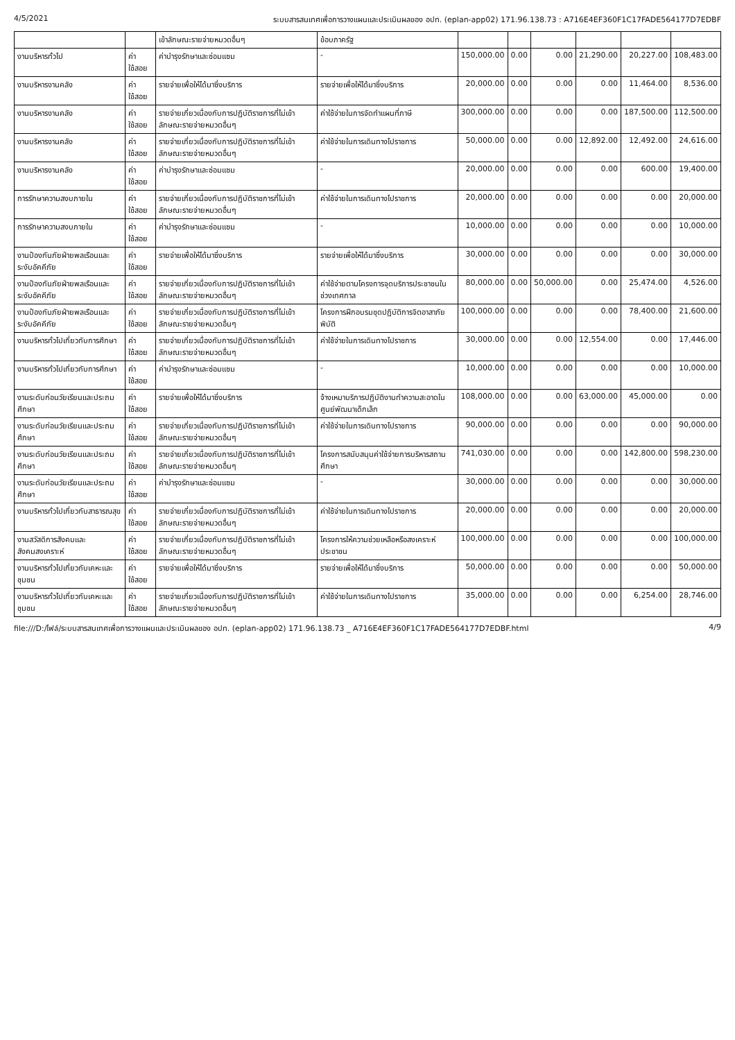4/5/2021 ระบบสารสนเทศเพื่อการวางแผนและประเมินผลของ อปท. (eplan-app02) 171.96.138.73 : A716E4EF360F1C17FADE564177D7EDBF
| | | เข้าลักษณะรายจ่ายหมวดอื่นๆ | ข้อบภาครัฐ | | | | | | |
| งานบริหารทั่วไป | ค่าใช้สอย | ค่าบำรุงรักษาและซ่อมแซม | - | 150,000.00 | 0.00 | 0.00 | 21,290.00 | 20,227.00 | 108,483.00 |
| งานบริหารงานคลัง | ค่าใช้สอย | รายจ่ายเพื่อให้ได้มาซึ่งบริการ | รายจ่ายเพื่อให้ได้มาซึ่งบริการ | 20,000.00 | 0.00 | 0.00 | 0.00 | 11,464.00 | 8,536.00 |
| งานบริหารงานคลัง | ค่าใช้สอย | รายจ่ายเกี่ยวเนื่องกับการปฏิบัติราชการที่ไม่เข้าลักษณะรายจ่ายหมวดอื่นๆ | ค่าใช้จ่ายในการจัดทำแผนที่ภาษี | 300,000.00 | 0.00 | 0.00 | 0.00 | 187,500.00 | 112,500.00 |
| งานบริหารงานคลัง | ค่าใช้สอย | รายจ่ายเกี่ยวเนื่องกับการปฏิบัติราชการที่ไม่เข้าลักษณะรายจ่ายหมวดอื่นๆ | ค่าใช้จ่ายในการเดินทางไปราชการ | 50,000.00 | 0.00 | 0.00 | 12,892.00 | 12,492.00 | 24,616.00 |
| งานบริหารงานคลัง | ค่าใช้สอย | ค่าบำรุงรักษาและซ่อมแซม | - | 20,000.00 | 0.00 | 0.00 | 0.00 | 600.00 | 19,400.00 |
| การรักษาความสงบภายใน | ค่าใช้สอย | รายจ่ายเกี่ยวเนื่องกับการปฏิบัติราชการที่ไม่เข้าลักษณะรายจ่ายหมวดอื่นๆ | ค่าใช้จ่ายในการเดินทางไปราชการ | 20,000.00 | 0.00 | 0.00 | 0.00 | 0.00 | 20,000.00 |
| การรักษาความสงบภายใน | ค่าใช้สอย | ค่าบำรุงรักษาและซ่อมแซม | - | 10,000.00 | 0.00 | 0.00 | 0.00 | 0.00 | 10,000.00 |
| งานป้องกันภัยฝ่ายพลเรือนและระงับอัคคีภัย | ค่าใช้สอย | รายจ่ายเพื่อให้ได้มาซึ่งบริการ | รายจ่ายเพื่อให้ได้มาซึ่งบริการ | 30,000.00 | 0.00 | 0.00 | 0.00 | 0.00 | 30,000.00 |
| งานป้องกันภัยฝ่ายพลเรือนและระงับอัคคีภัย | ค่าใช้สอย | รายจ่ายเกี่ยวเนื่องกับการปฏิบัติราชการที่ไม่เข้าลักษณะรายจ่ายหมวดอื่นๆ | ค่าใช้จ่ายตามโครงการจุดบริการประชาชนในช่วงเทศกาล | 80,000.00 | 0.00 | 50,000.00 | 0.00 | 25,474.00 | 4,526.00 |
| งานป้องกันภัยฝ่ายพลเรือนและระงับอัคคีภัย | ค่าใช้สอย | รายจ่ายเกี่ยวเนื่องกับการปฏิบัติราชการที่ไม่เข้าลักษณะรายจ่ายหมวดอื่นๆ | โครงการฝึกอบรมชุดปฏิบัติการจิตอาสาภัยพิบัติ | 100,000.00 | 0.00 | 0.00 | 0.00 | 78,400.00 | 21,600.00 |
| งานบริหารทั่วไปเกี่ยวกับการศึกษา | ค่าใช้สอย | รายจ่ายเกี่ยวเนื่องกับการปฏิบัติราชการที่ไม่เข้าลักษณะรายจ่ายหมวดอื่นๆ | ค่าใช้จ่ายในการเดินทางไปราชการ | 30,000.00 | 0.00 | 0.00 | 12,554.00 | 0.00 | 17,446.00 |
| งานบริหารทั่วไปเกี่ยวกับการศึกษา | ค่าใช้สอย | ค่าบำรุงรักษาและซ่อมแซม | - | 10,000.00 | 0.00 | 0.00 | 0.00 | 0.00 | 10,000.00 |
| งานระดับก่อนวัยเรียนและประถมศึกษา | ค่าใช้สอย | รายจ่ายเพื่อให้ได้มาซึ่งบริการ | จ้างเหมาบริการปฏิบัติงานทำความสะอาดในศูนย์พัฒนาเด็กเล็ก | 108,000.00 | 0.00 | 0.00 | 63,000.00 | 45,000.00 | 0.00 |
| งานระดับก่อนวัยเรียนและประถมศึกษา | ค่าใช้สอย | รายจ่ายเกี่ยวเนื่องกับการปฏิบัติราชการที่ไม่เข้าลักษณะรายจ่ายหมวดอื่นๆ | ค่าใช้จ่ายในการเดินทางไปราชการ | 90,000.00 | 0.00 | 0.00 | 0.00 | 0.00 | 90,000.00 |
| งานระดับก่อนวัยเรียนและประถมศึกษา | ค่าใช้สอย | รายจ่ายเกี่ยวเนื่องกับการปฏิบัติราชการที่ไม่เข้าลักษณะรายจ่ายหมวดอื่นๆ | โครงการสนับสนุนค่าใช้จ่ายการบริหารสถานศึกษา | 741,030.00 | 0.00 | 0.00 | 0.00 | 142,800.00 | 598,230.00 |
| งานระดับก่อนวัยเรียนและประถมศึกษา | ค่าใช้สอย | ค่าบำรุงรักษาและซ่อมแซม | - | 30,000.00 | 0.00 | 0.00 | 0.00 | 0.00 | 30,000.00 |
| งานบริหารทั่วไปเกี่ยวกับสาธารณสุข | ค่าใช้สอย | รายจ่ายเกี่ยวเนื่องกับการปฏิบัติราชการที่ไม่เข้าลักษณะรายจ่ายหมวดอื่นๆ | ค่าใช้จ่ายในการเดินทางไปราชการ | 20,000.00 | 0.00 | 0.00 | 0.00 | 0.00 | 20,000.00 |
| งานสวัสดิการสังคมและสังคมสงเคราะห์ | ค่าใช้สอย | รายจ่ายเกี่ยวเนื่องกับการปฏิบัติราชการที่ไม่เข้าลักษณะรายจ่ายหมวดอื่นๆ | โครงการให้ความช่วยเหลือหรือสงเคราะห์ประชาชน | 100,000.00 | 0.00 | 0.00 | 0.00 | 0.00 | 100,000.00 |
| งานบริหารทั่วไปเกี่ยวกับเคหะและชุมชน | ค่าใช้สอย | รายจ่ายเพื่อให้ได้มาซึ่งบริการ | รายจ่ายเพื่อให้ได้มาซึ่งบริการ | 50,000.00 | 0.00 | 0.00 | 0.00 | 0.00 | 50,000.00 |
| งานบริหารทั่วไปเกี่ยวกับเคหะและชุมชน | ค่าใช้สอย | รายจ่ายเกี่ยวเนื่องกับการปฏิบัติราชการที่ไม่เข้าลักษณะรายจ่ายหมวดอื่นๆ | ค่าใช้จ่ายในการเดินทางไปราชการ | 35,000.00 | 0.00 | 0.00 | 0.00 | 6,254.00 | 28,746.00 |
file:///D:/ไฟล์/ระบบสารสนเทศเพื่อการวางแผนและประเมินผลของ อปท. (eplan-app02) 171.96.138.73 _ A716E4EF360F1C17FADE564177D7EDBF.html 4/9